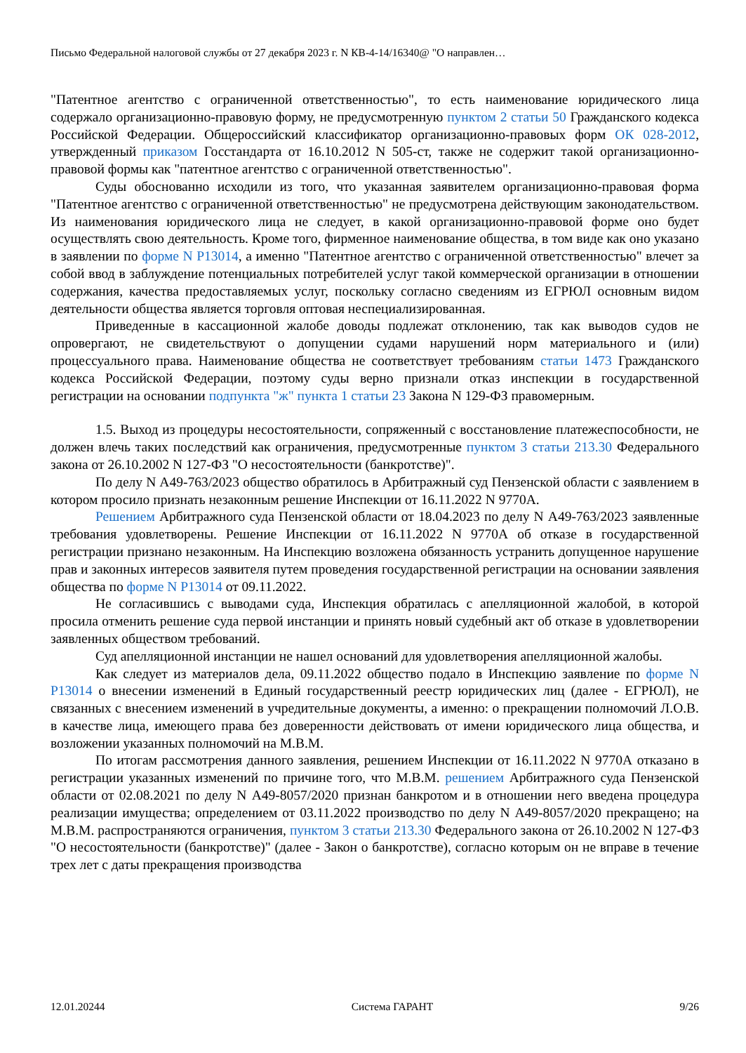Письмо Федеральной налоговой службы от 27 декабря 2023 г. N КВ-4-14/16340@ "О направлен…
"Патентное агентство с ограниченной ответственностью", то есть наименование юридического лица содержало организационно-правовую форму, не предусмотренную пунктом 2 статьи 50 Гражданского кодекса Российской Федерации. Общероссийский классификатор организационно-правовых форм ОК 028-2012, утвержденный приказом Госстандарта от 16.10.2012 N 505-ст, также не содержит такой организационно-правовой формы как "патентное агентство с ограниченной ответственностью".
Суды обоснованно исходили из того, что указанная заявителем организационно-правовая форма "Патентное агентство с ограниченной ответственностью" не предусмотрена действующим законодательством. Из наименования юридического лица не следует, в какой организационно-правовой форме оно будет осуществлять свою деятельность. Кроме того, фирменное наименование общества, в том виде как оно указано в заявлении по форме N Р13014, а именно "Патентное агентство с ограниченной ответственностью" влечет за собой ввод в заблуждение потенциальных потребителей услуг такой коммерческой организации в отношении содержания, качества предоставляемых услуг, поскольку согласно сведениям из ЕГРЮЛ основным видом деятельности общества является торговля оптовая неспециализированная.
Приведенные в кассационной жалобе доводы подлежат отклонению, так как выводов судов не опровергают, не свидетельствуют о допущении судами нарушений норм материального и (или) процессуального права. Наименование общества не соответствует требованиям статьи 1473 Гражданского кодекса Российской Федерации, поэтому суды верно признали отказ инспекции в государственной регистрации на основании подпункта "ж" пункта 1 статьи 23 Закона N 129-ФЗ правомерным.
1.5. Выход из процедуры несостоятельности, сопряженный с восстановление платежеспособности, не должен влечь таких последствий как ограничения, предусмотренные пунктом 3 статьи 213.30 Федерального закона от 26.10.2002 N 127-ФЗ "О несостоятельности (банкротстве)".
По делу N А49-763/2023 общество обратилось в Арбитражный суд Пензенской области с заявлением в котором просило признать незаконным решение Инспекции от 16.11.2022 N 9770А.
Решением Арбитражного суда Пензенской области от 18.04.2023 по делу N А49-763/2023 заявленные требования удовлетворены. Решение Инспекции от 16.11.2022 N 9770А об отказе в государственной регистрации признано незаконным. На Инспекцию возложена обязанность устранить допущенное нарушение прав и законных интересов заявителя путем проведения государственной регистрации на основании заявления общества по форме N Р13014 от 09.11.2022.
Не согласившись с выводами суда, Инспекция обратилась с апелляционной жалобой, в которой просила отменить решение суда первой инстанции и принять новый судебный акт об отказе в удовлетворении заявленных обществом требований.
Суд апелляционной инстанции не нашел оснований для удовлетворения апелляционной жалобы.
Как следует из материалов дела, 09.11.2022 общество подало в Инспекцию заявление по форме N Р13014 о внесении изменений в Единый государственный реестр юридических лиц (далее - ЕГРЮЛ), не связанных с внесением изменений в учредительные документы, а именно: о прекращении полномочий Л.О.В. в качестве лица, имеющего права без доверенности действовать от имени юридического лица общества, и возложении указанных полномочий на М.В.М.
По итогам рассмотрения данного заявления, решением Инспекции от 16.11.2022 N 9770А отказано в регистрации указанных изменений по причине того, что М.В.М. решением Арбитражного суда Пензенской области от 02.08.2021 по делу N А49-8057/2020 признан банкротом и в отношении него введена процедура реализации имущества; определением от 03.11.2022 производство по делу N А49-8057/2020 прекращено; на М.В.М. распространяются ограничения, пунктом 3 статьи 213.30 Федерального закона от 26.10.2002 N 127-ФЗ "О несостоятельности (банкротстве)" (далее - Закон о банкротстве), согласно которым он не вправе в течение трех лет с даты прекращения производства
12.01.20244 Система ГАРАНТ 9/26